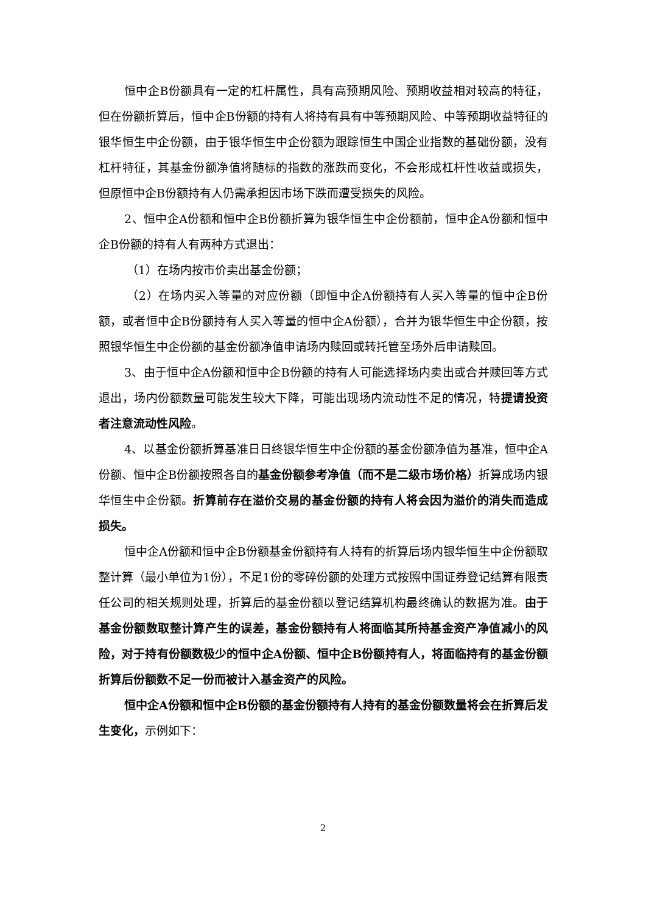恒中企B份额具有一定的杠杆属性，具有高预期风险、预期收益相对较高的特征，但在份额折算后，恒中企B份额的持有人将持有具有中等预期风险、中等预期收益特征的银华恒生中企份额，由于银华恒生中企份额为跟踪恒生中国企业指数的基础份额，没有杠杆特征，其基金份额净值将随标的指数的涨跌而变化，不会形成杠杆性收益或损失，但原恒中企B份额持有人仍需承担因市场下跌而遭受损失的风险。
2、恒中企A份额和恒中企B份额折算为银华恒生中企份额前，恒中企A份额和恒中企B份额的持有人有两种方式退出：
（1）在场内按市价卖出基金份额；
（2）在场内买入等量的对应份额（即恒中企A份额持有人买入等量的恒中企B份额，或者恒中企B份额持有人买入等量的恒中企A份额），合并为银华恒生中企份额，按照银华恒生中企份额的基金份额净值申请场内赎回或转托管至场外后申请赎回。
3、由于恒中企A份额和恒中企B份额的持有人可能选择场内卖出或合并赎回等方式退出，场内份额数量可能发生较大下降，可能出现场内流动性不足的情况，特提请投资者注意流动性风险。
4、以基金份额折算基准日日终银华恒生中企份额的基金份额净值为基准，恒中企A份额、恒中企B份额按照各自的基金份额参考净值（而不是二级市场价格）折算成场内银华恒生中企份额。折算前存在溢价交易的基金份额的持有人将会因为溢价的消失而造成损失。
恒中企A份额和恒中企B份额基金份额持有人持有的折算后场内银华恒生中企份额取整计算（最小单位为1份），不足1份的零碎份额的处理方式按照中国证券登记结算有限责任公司的相关规则处理，折算后的基金份额以登记结算机构最终确认的数据为准。由于基金份额数取整计算产生的误差，基金份额持有人将面临其所持基金资产净值减小的风险，对于持有份额数极少的恒中企A份额、恒中企B份额持有人，将面临持有的基金份额折算后份额数不足一份而被计入基金资产的风险。
恒中企A份额和恒中企B份额的基金份额持有人持有的基金份额数量将会在折算后发生变化，示例如下：
2